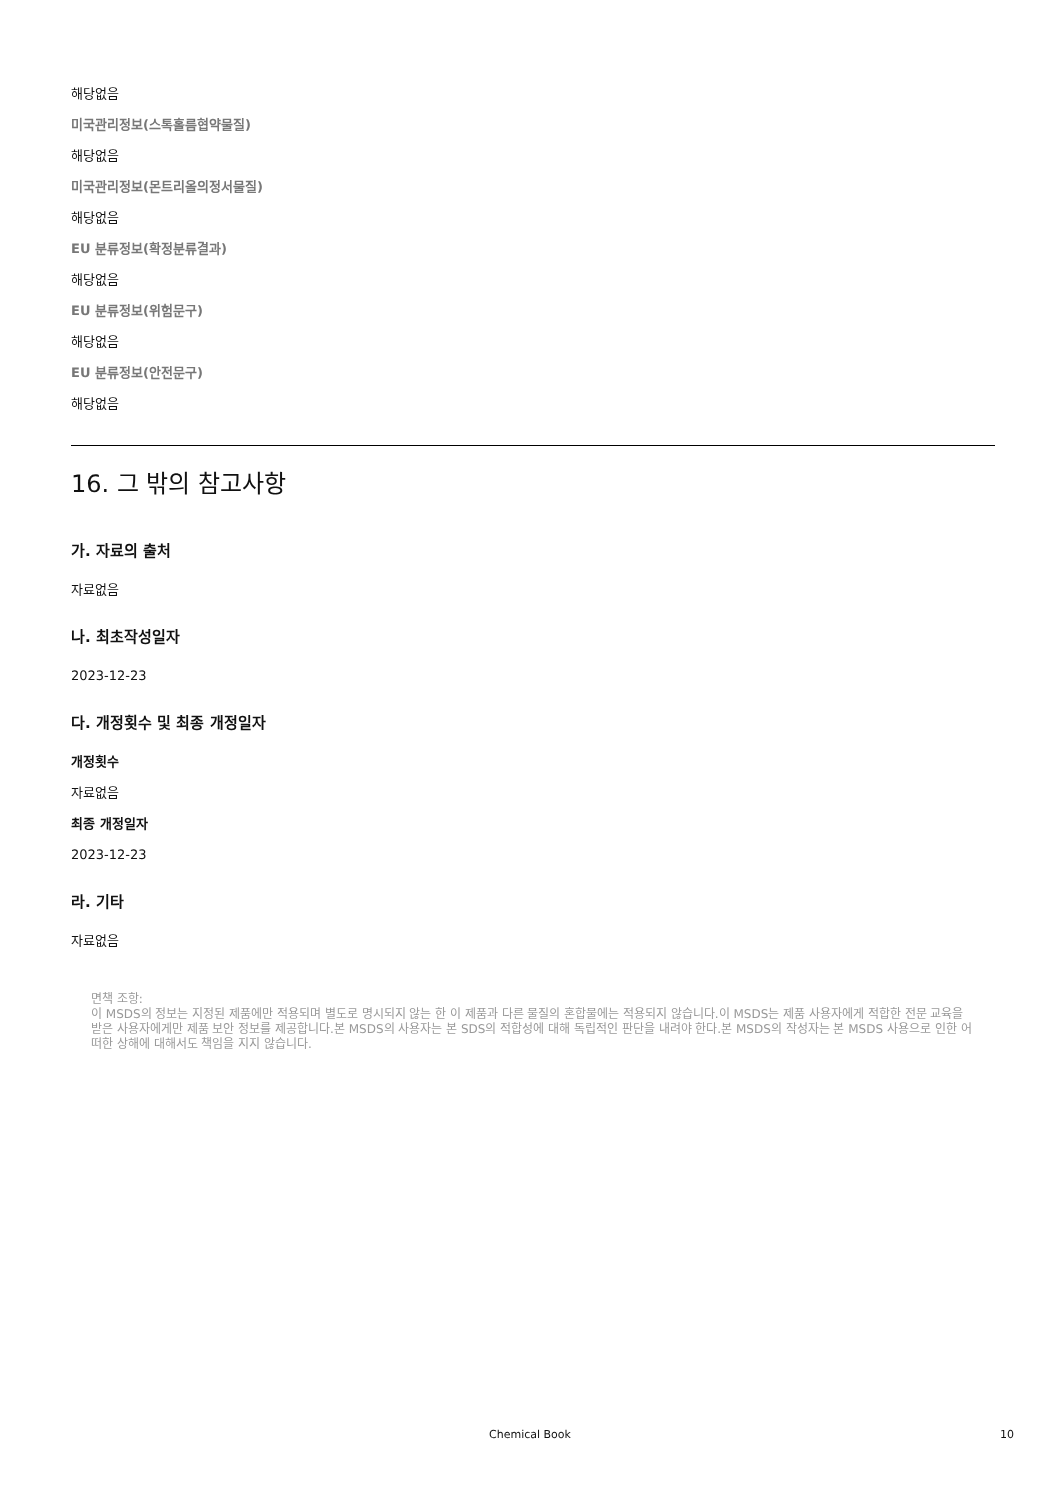해당없음
미국관리정보(스톡홀름협약물질)
해당없음
미국관리정보(몬트리올의정서물질)
해당없음
EU 분류정보(확정분류결과)
해당없음
EU 분류정보(위험문구)
해당없음
EU 분류정보(안전문구)
해당없음
16. 그 밖의 참고사항
가. 자료의 출처
자료없음
나. 최초작성일자
2023-12-23
다. 개정횟수 및 최종 개정일자
개정횟수
자료없음
최종 개정일자
2023-12-23
라. 기타
자료없음
면책 조항:
이 MSDS의 정보는 지정된 제품에만 적용되며 별도로 명시되지 않는 한 이 제품과 다른 물질의 혼합물에는 적용되지 않습니다.이 MSDS는 제품 사용자에게 적합한 전문 교육을 받은 사용자에게만 제품 보안 정보를 제공합니다.본 MSDS의 사용자는 본 SDS의 적합성에 대해 독립적인 판단을 내려야 한다.본 MSDS의 작성자는 본 MSDS 사용으로 인한 어떠한 상해에 대해서도 책임을 지지 않습니다.
Chemical Book 10